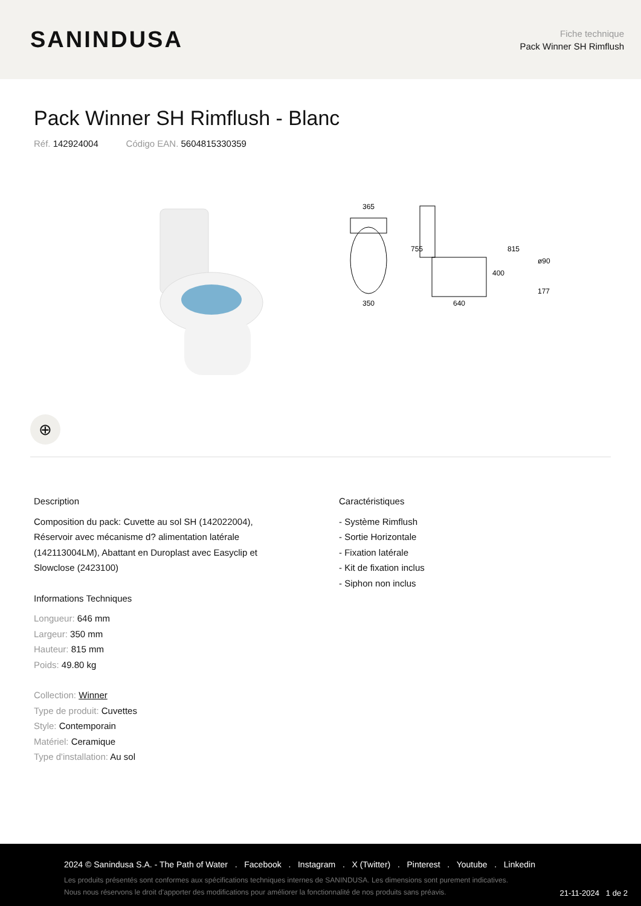SANINDUSA
Fiche technique
Pack Winner SH Rimflush
Pack Winner SH Rimflush - Blanc
Réf. 142924004 Código EAN. 5604815330359
365
350
755
640
815
400
ø90
177
⊕
Description
Composition du pack: Cuvette au sol SH (142022004),
Réservoir avec mécanisme d? alimentation latérale
(142113004LM), Abattant en Duroplast avec Easyclip et
Slowclose (2423100)
Informations Techniques
Longueur: 646 mm
Largeur: 350 mm
Hauteur: 815 mm
Poids: 49.80 kg
Collection: Winner
Type de produit: Cuvettes
Style: Contemporain
Matériel: Ceramique
Type d'installation: Au sol
Caractéristiques
- Système Rimflush
- Sortie Horizontale
- Fixation latérale
- Kit de fixation inclus
- Siphon non inclus
2024 © Sanindusa S.A. - The Path of Water . Facebook . Instagram . X (Twitter) . Pinterest . Youtube . Linkedin
Les produits présentés sont conformes aux spécifications techniques internes de SANINDUSA. Les dimensions sont purement indicatives.
Nous nous réservons le droit d'apporter des modifications pour améliorer la fonctionnalité de nos produits sans préavis.
21-11-2024 1 de 2